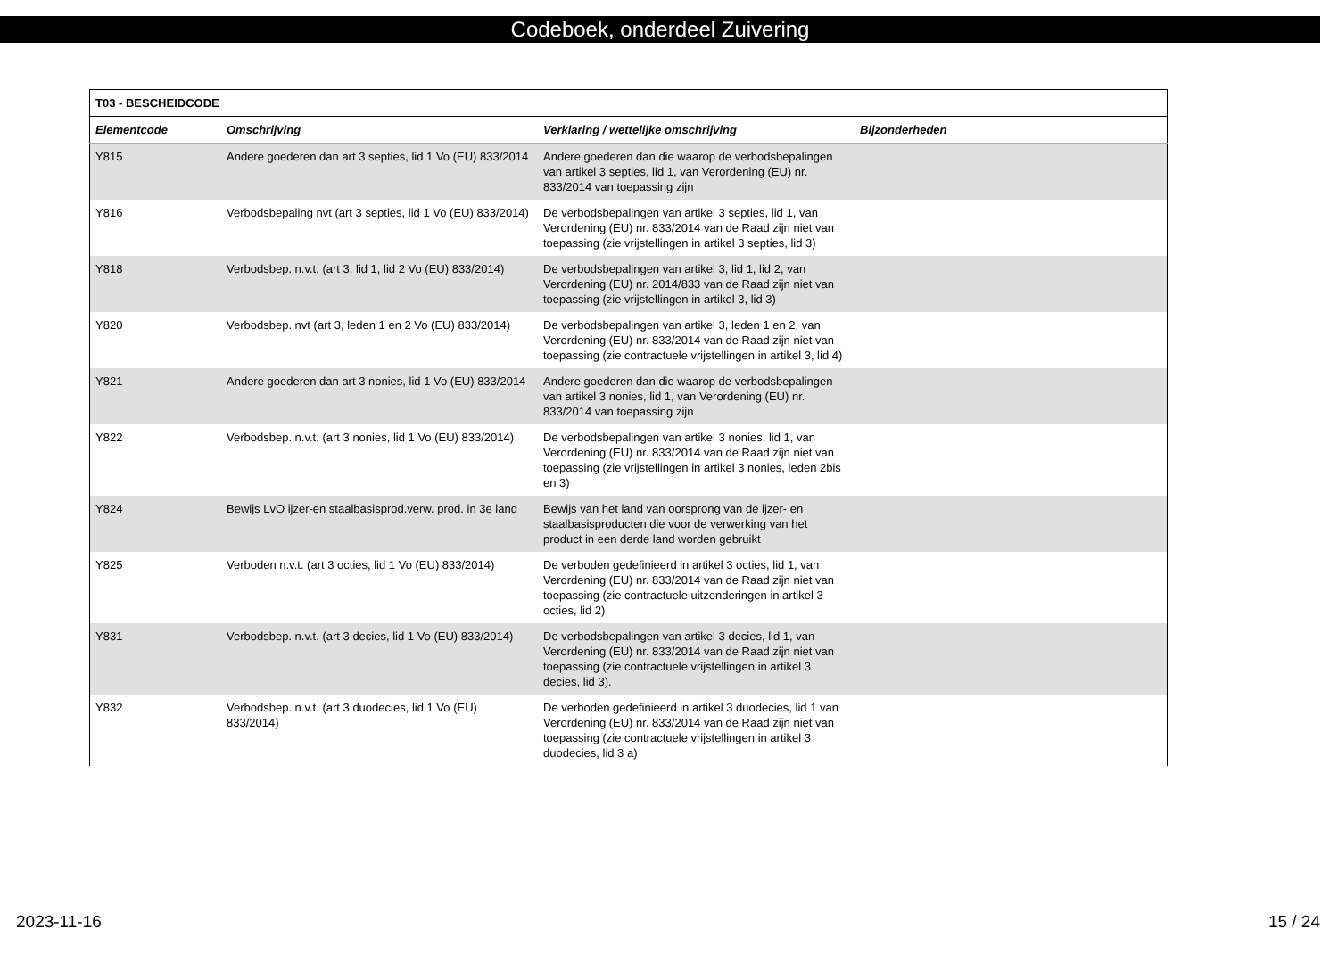Codeboek, onderdeel Zuivering
| T03 - BESCHEIDCODE | | | |
| --- | --- | --- | --- |
| Elementcode | Omschrijving | Verklaring / wettelijke omschrijving | Bijzonderheden |
| Y815 | Andere goederen dan art 3 septies, lid 1 Vo (EU) 833/2014 | Andere goederen dan die waarop de verbodsbepalingen van artikel 3 septies, lid 1, van Verordening (EU) nr. 833/2014 van toepassing zijn | |
| Y816 | Verbodsbepaling nvt (art 3 septies, lid 1 Vo (EU) 833/2014) | De verbodsbepalingen van artikel 3 septies, lid 1, van Verordening (EU) nr. 833/2014 van de Raad zijn niet van toepassing (zie vrijstellingen in artikel 3 septies, lid 3) | |
| Y818 | Verbodsbep. n.v.t. (art 3, lid 1, lid 2 Vo (EU) 833/2014) | De verbodsbepalingen van artikel 3, lid 1, lid 2, van Verordening (EU) nr. 2014/833 van de Raad zijn niet van toepassing (zie vrijstellingen in artikel 3, lid 3) | |
| Y820 | Verbodsbep. nvt (art 3, leden 1 en 2 Vo (EU) 833/2014) | De verbodsbepalingen van artikel 3, leden 1 en 2, van Verordening (EU) nr. 833/2014 van de Raad zijn niet van toepassing (zie contractuele vrijstellingen in artikel 3, lid 4) | |
| Y821 | Andere goederen dan art 3 nonies, lid 1 Vo (EU) 833/2014 | Andere goederen dan die waarop de verbodsbepalingen van artikel 3 nonies, lid 1, van Verordening (EU) nr. 833/2014 van toepassing zijn | |
| Y822 | Verbodsbep. n.v.t. (art 3 nonies, lid 1 Vo (EU) 833/2014) | De verbodsbepalingen van artikel 3 nonies, lid 1, van Verordening (EU) nr. 833/2014 van de Raad zijn niet van toepassing (zie vrijstellingen in artikel 3 nonies, leden 2bis en 3) | |
| Y824 | Bewijs LvO ijzer-en staalbasisprod.verw. prod. in 3e land | Bewijs van het land van oorsprong van de ijzer- en staalbasisproducten die voor de verwerking van het product in een derde land worden gebruikt | |
| Y825 | Verboden n.v.t. (art 3 octies, lid 1 Vo (EU) 833/2014) | De verboden gedefinieerd in artikel 3 octies, lid 1, van Verordening (EU) nr. 833/2014 van de Raad zijn niet van toepassing (zie contractuele uitzonderingen in artikel 3 octies, lid 2) | |
| Y831 | Verbodsbep. n.v.t. (art 3 decies, lid 1 Vo (EU) 833/2014) | De verbodsbepalingen van artikel 3 decies, lid 1, van Verordening (EU) nr. 833/2014 van de Raad zijn niet van toepassing (zie contractuele vrijstellingen in artikel 3 decies, lid 3). | |
| Y832 | Verbodsbep. n.v.t. (art 3 duodecies, lid 1 Vo (EU) 833/2014) | De verboden gedefinieerd in artikel 3 duodecies, lid 1 van Verordening (EU) nr. 833/2014 van de Raad zijn niet van toepassing (zie contractuele vrijstellingen in artikel 3 duodecies, lid 3 a) | |
2023-11-16 15 / 24